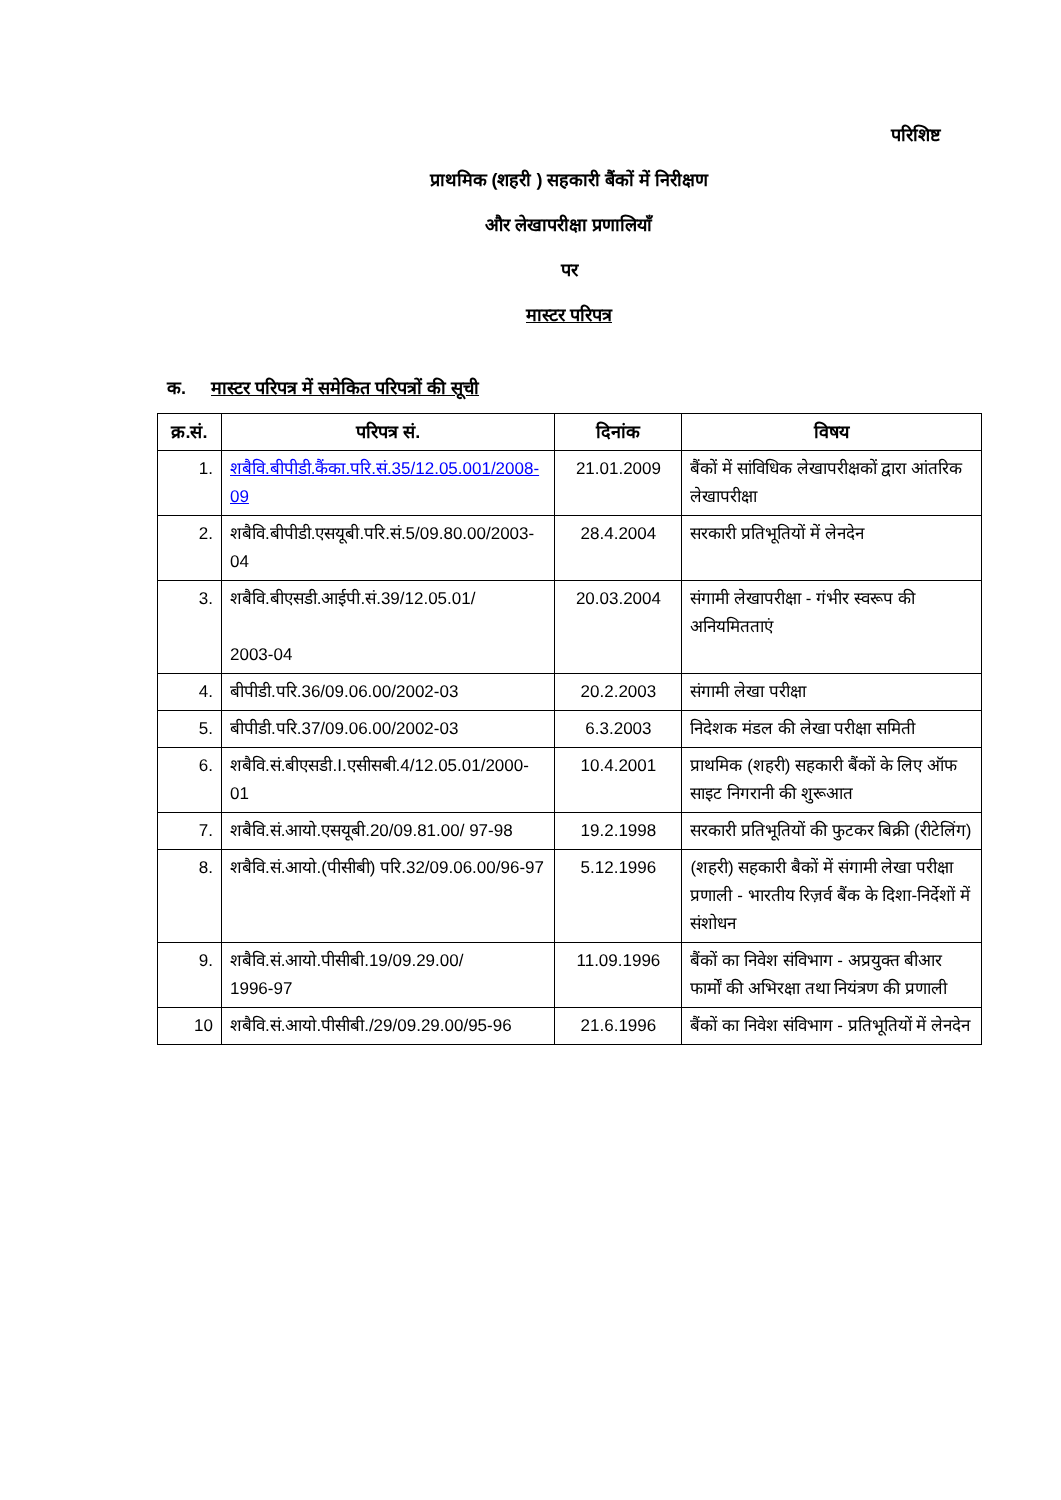परिशिष्ट
प्राथमिक (शहरी ) सहकारी बैंकों में निरीक्षण
और लेखापरीक्षा प्रणालियाँ
पर
मास्टर परिपत्र
क. मास्टर परिपत्र में समेकित परिपत्रों की सूची
| क्र.सं. | परिपत्र सं. | दिनांक | विषय |
| --- | --- | --- | --- |
| 1. | शबैवि.बीपीडी.कैंका.परि.सं.35/12.05.001/2008-09 | 21.01.2009 | बैंकों में सांविधिक लेखापरीक्षकों द्वारा आंतरिक लेखापरीक्षा |
| 2. | शबैवि.बीपीडी.एसयूबी.परि.सं.5/09.80.00/2003-04 | 28.4.2004 | सरकारी प्रतिभूतियों में लेनदेन |
| 3. | शबैवि.बीएसडी.आईपी.सं.39/12.05.01/ 2003-04 | 20.03.2004 | संगामी लेखापरीक्षा - गंभीर स्वरूप की अनियमितताएं |
| 4. | बीपीडी.परि.36/09.06.00/2002-03 | 20.2.2003 | संगामी लेखा परीक्षा |
| 5. | बीपीडी.परि.37/09.06.00/2002-03 | 6.3.2003 | निदेशक मंडल की लेखा परीक्षा समिती |
| 6. | शबैवि.सं.बीएसडी.I.एसीसबी.4/12.05.01/2000-01 | 10.4.2001 | प्राथमिक (शहरी) सहकारी बैंकों के लिए ऑफ साइट निगरानी की शुरूआत |
| 7. | शबैवि.सं.आयो.एसयूबी.20/09.81.00/ 97-98 | 19.2.1998 | सरकारी प्रतिभूतियों की फुटकर बिक्री (रीटेलिंग) |
| 8. | शबैवि.सं.आयो.(पीसीबी) परि.32/09.06.00/96-97 | 5.12.1996 | (शहरी) सहकारी बैकों में संगामी लेखा परीक्षा प्रणाली - भारतीय रिज़र्व बैंक के दिशा-निर्देशों में संशोधन |
| 9. | शबैवि.सं.आयो.पीसीबी.19/09.29.00/ 1996-97 | 11.09.1996 | बैंकों का निवेश संविभाग - अप्रयुक्त बीआर फार्मों की अभिरक्षा तथा नियंत्रण की प्रणाली |
| 10 | शबैवि.सं.आयो.पीसीबी./29/09.29.00/95-96 | 21.6.1996 | बैंकों का निवेश संविभाग - प्रतिभूतियों में लेनदेन |